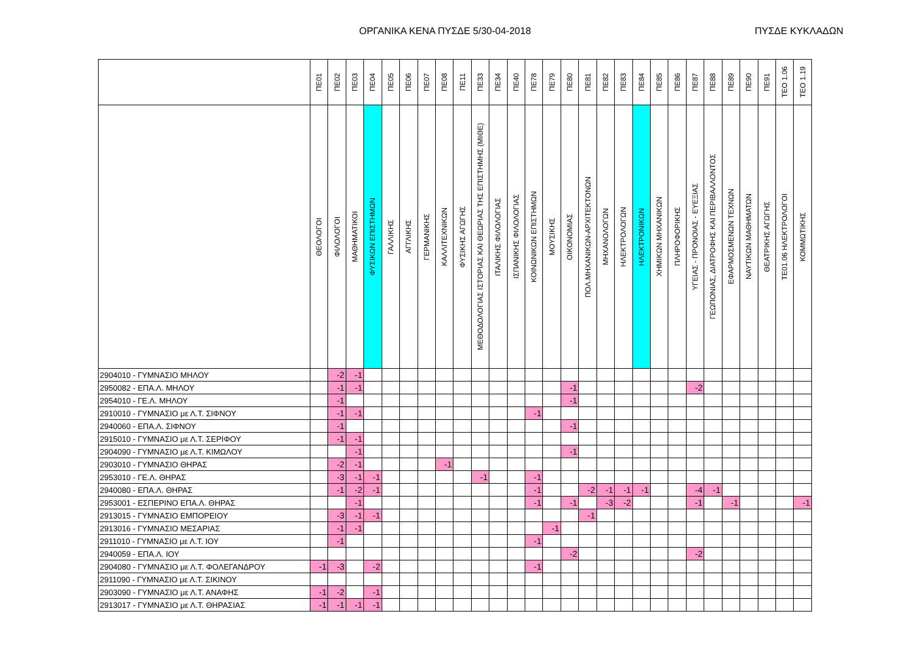ΟΡΓΑΝΙΚΑ ΚΕΝΑ ΠΥΣΔΕ 5/30-04-2018 ΠΥΣΔΕ ΚΥΚΛΑΔΩΝ
| | ΠΕ01 | ΠΕ02 | ΠΕ03 | ΠΕ04 | ΠΕ05 | ΠΕ06 | ΠΕ07 | ΠΕ08 | ΠΕ11 | ΠΕ33 | ΠΕ34 | ΠΕ40 | ΠΕ78 | ΠΕ79 | ΠΕ80 | ΠΕ81 | ΠΕ82 | ΠΕ83 | ΠΕ84 | ΠΕ85 | ΠΕ86 | ΠΕ87 | ΠΕ88 | ΠΕ89 | ΠΕ90 | ΠΕ91 | ΤΕΟ 1.06 | ΤΕΟ 1.19 |
| --- | --- | --- | --- | --- | --- | --- | --- | --- | --- | --- | --- | --- | --- | --- | --- | --- | --- | --- | --- | --- | --- | --- | --- | --- | --- | --- | --- | --- |
| | ΘΕΟΛΟΓΟΙ | ΦΙΛΟΛΟΓΟΙ | ΜΑΘΗΜΑΤΙΚΟΙ | ΦΥΣΙΚΩΝ ΕΠΙΣΤΗΜΩΝ | ΓΑΛΛΙΚΗΣ | ΑΓΓΛΙΚΗΣ | ΓΕΡΜΑΝΙΚΗΣ | ΚΑΛΛΙΤΕΧΝΙΚΩΝ | ΦΥΣΙΚΗΣ ΑΓΩΓΗΣ | ΜΕΘΟΔΟΛΟΓΙΑΣ ΙΣΤΟΡΙΑΣ ΚΑΙ ΘΕΩΡΙΑΣ ΤΗΣ ΕΠΙΣΤΗΜΗΣ (ΜΙΘΕ) | ΙΤΑΛΙΚΗΣ ΦΙΛΟΛΟΓΙΑΣ | ΙΣΠΑΝΙΚΗΣ ΦΙΛΟΛΟΓΙΑΣ | ΚΟΙΝΩΝΙΚΩΝ ΕΠΙΣΤΗΜΩΝ | ΜΟΥΣΙΚΗΣ | ΟΙΚΟΝΟΜΙΑΣ | ΠΟΛ.ΜΗΧΑΝΙΚΩΝ-ΑΡΧΙΤΕΚΤΟΝΩΝ | ΜΗΧΑΝΟΛΟΓΩΝ | ΗΛΕΚΤΡΟΛΟΓΩΝ | ΗΛΕΚΤΡΟΝΙΚΩΝ | ΧΗΜΙΚΩΝ ΜΗΧΑΝΙΚΩΝ | ΠΛΗΡΟΦΟΡΙΚΗΣ | ΥΓΕΙΑΣ - ΠΡΟΝΟΙΑΣ - ΕΥΕΞΙΑΣ | ΓΕΩΠΟΝΙΑΣ, ΔΙΑΤΡΟΦΗΣ ΚΑΙ ΠΕΡΙΒΑΛΛΟΝΤΟΣ | ΕΦΑΡΜΟΣΜΕΝΩΝ ΤΕΧΝΩΝ | ΝΑΥΤΙΚΩΝ ΜΑΘΗΜΑΤΩΝ | ΘΕΑΤΡΙΚΗΣ ΑΓΩΓΗΣ | ΤΕ01.06 ΗΛΕΚΤΡΟΛΟΓΟΙ | ΚΟΜΜΩΤΙΚΗΣ |
| 2904010 - ΓΥΜΝΑΣΙΟ ΜΗΛΟΥ | | -2 | -1 | | | | | | | | | | | | | | | | | | | | | | | | | |
| 2950082 - ΕΠΑ.Λ. ΜΗΛΟΥ | | -1 | -1 | | | | | | | | | | | | -1 | | | | | | | -2 | | | | | | |
| 2954010 - ΓΕ.Λ. ΜΗΛΟΥ | | -1 | | | | | | | | | | | | | -1 | | | | | | | | | | | | | |
| 2910010 - ΓΥΜΝΑΣΙΟ με Λ.Τ. ΣΙΦΝΟΥ | | -1 | -1 | | | | | | | | | | -1 | | | | | | | | | | | | | | | |
| 2940060 - ΕΠΑ.Λ. ΣΙΦΝΟΥ | | -1 | | | | | | | | | | | | | -1 | | | | | | | | | | | | | |
| 2915010 - ΓΥΜΝΑΣΙΟ με Λ.Τ. ΣΕΡΙΦΟΥ | | -1 | -1 | | | | | | | | | | | | | | | | | | | | | | | | | |
| 2904090 - ΓΥΜΝΑΣΙΟ με Λ.Τ. ΚΙΜΩΛΟΥ | | | -1 | | | | | | | | | | | | -1 | | | | | | | | | | | | | |
| 2903010 - ΓΥΜΝΑΣΙΟ ΘΗΡΑΣ | | -2 | -1 | | | | | -1 | | | | | | | | | | | | | | | | | | | | |
| 2953010 - ΓΕ.Λ. ΘΗΡΑΣ | | -3 | -1 | -1 | | | | | | -1 | | | -1 | | | | | | | | | | | | | | | |
| 2940080 - ΕΠΑ.Λ. ΘΗΡΑΣ | | -1 | -2 | -1 | | | | | | | | | -1 | | | -2 | -1 | -1 | -1 | | | -4 | -1 | | | | | |
| 2953001 - ΕΣΠΕΡΙΝΟ ΕΠΑ.Λ. ΘΗΡΑΣ | | | -1 | | | | | | | | | | -1 | | -1 | | -3 | -2 | | | | -1 | | -1 | | | | -1 |
| 2913015 - ΓΥΜΝΑΣΙΟ ΕΜΠΟΡΕΙΟΥ | | -3 | -1 | -1 | | | | | | | | | | | | -1 | | | | | | | | | | | | |
| 2913016 - ΓΥΜΝΑΣΙΟ ΜΕΣΑΡΙΑΣ | | -1 | -1 | | | | | | | | | | | -1 | | | | | | | | | | | | | | |
| 2911010 - ΓΥΜΝΑΣΙΟ με Λ.Τ. ΙΟΥ | | -1 | | | | | | | | | | | -1 | | | | | | | | | | | | | | | |
| 2940059 - ΕΠΑ.Λ. ΙΟΥ | | | | | | | | | | | | | | | -2 | | | | | | | -2 | | | | | | |
| 2904080 - ΓΥΜΝΑΣΙΟ με Λ.Τ. ΦΟΛΕΓΑΝΔΡΟΥ | -1 | -3 | | -2 | | | | | | | | | -1 | | | | | | | | | | | | | | | |
| 2911090 - ΓΥΜΝΑΣΙΟ με Λ.Τ. ΣΙΚΙΝΟΥ | | | | | | | | | | | | | | | | | | | | | | | | | | | | |
| 2903090 - ΓΥΜΝΑΣΙΟ με Λ.Τ. ΑΝΑΦΗΣ | -1 | -2 | | -1 | | | | | | | | | | | | | | | | | | | | | | | | |
| 2913017 - ΓΥΜΝΑΣΙΟ με Λ.Τ. ΘΗΡΑΣΙΑΣ | -1 | -1 | -1 | -1 | | | | | | | | | | | | | | | | | | | | | | | | |